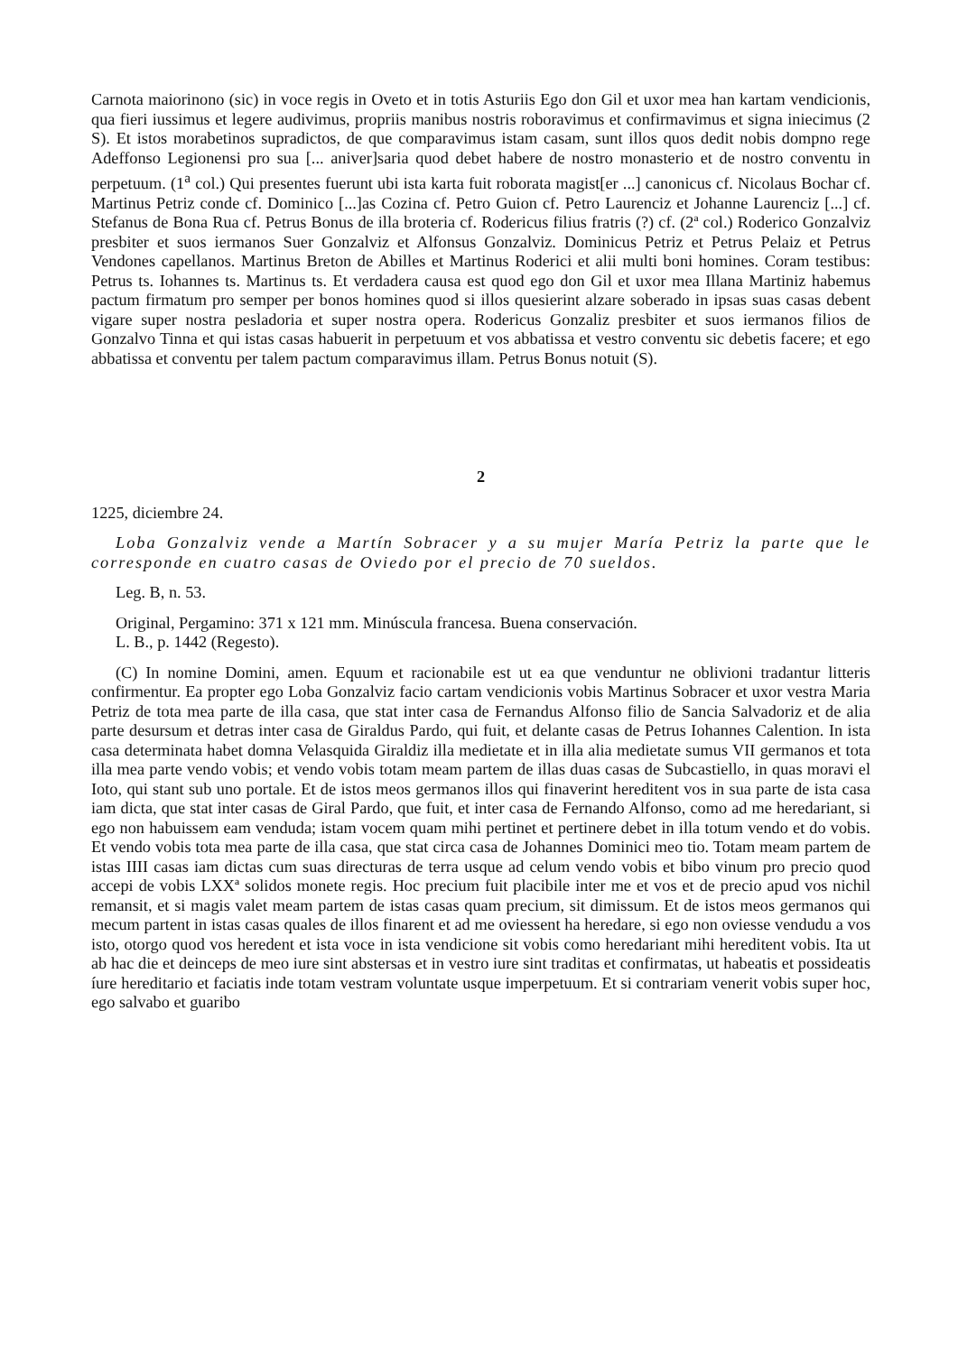Carnota maiorinono (sic) in voce regis in Oveto et in totis Asturiis Ego don Gil et uxor mea han kartam vendicionis, qua fieri iussimus et legere audivimus, propriis manibus nostris roboravimus et confirmavimus et signa iniecimus (2 S). Et istos morabetinos supradictos, de que comparavimus istam casam, sunt illos quos dedit nobis dompno rege Adeffonso Legionensi pro sua [... aniver]saria quod debet habere de nostro monasterio et de nostro conventu in perpetuum. (1<sup>a</sup> col.) Qui presentes fuerunt ubi ista karta fuit roborata magist[er ...] canonicus cf. Nicolaus Bochar cf. Martinus Petriz conde cf. Dominico [...]as Cozina cf. Petro Guion cf. Petro Laurenciz et Johanne Laurenciz [...] cf. Stefanus de Bona Rua cf. Petrus Bonus de illa broteria cf. Rodericus filius fratris (?) cf. (2ª col.) Roderico Gonzalviz presbiter et suos iermanos Suer Gonzalviz et Alfonsus Gonzalviz. Dominicus Petriz et Petrus Pelaiz et Petrus Vendones capellanos. Martinus Breton de Abilles et Martinus Roderici et alii multi boni homines. Coram testibus: Petrus ts. Iohannes ts. Martinus ts. Et verdadera causa est quod ego don Gil et uxor mea Illana Martiniz habemus pactum firmatum pro semper per bonos homines quod si illos quesierint alzare soberado in ipsas suas casas debent vigare super nostra pesladoria et super nostra opera. Rodericus Gonzaliz presbiter et suos iermanos filios de Gonzalvo Tinna et qui istas casas habuerit in perpetuum et vos abbatissa et vestro conventu sic debetis facere; et ego abbatissa et conventu per talem pactum comparavimus illam. Petrus Bonus notuit (S).
2
1225, diciembre 24.
Loba Gonzalviz vende a Martín Sobracer y a su mujer María Petriz la parte que le corresponde en cuatro casas de Oviedo por el precio de 70 sueldos.
Leg. B, n. 53.
Original, Pergamino: 371 x 121 mm. Minúscula francesa. Buena conservación.
L. B., p. 1442 (Regesto).
(C) In nomine Domini, amen. Equum et racionabile est ut ea que venduntur ne oblivioni tradantur litteris confirmentur. Ea propter ego Loba Gonzalviz facio cartam vendicionis vobis Martinus Sobracer et uxor vestra Maria Petriz de tota mea parte de illa casa, que stat inter casa de Fernandus Alfonso filio de Sancia Salvadoriz et de alia parte desursum et detras inter casa de Giraldus Pardo, qui fuit, et delante casas de Petrus Iohannes Calention. In ista casa determinata habet domna Velasquida Giraldiz illa medietate et in illa alia medietate sumus VII germanos et tota illa mea parte vendo vobis; et vendo vobis totam meam partem de illas duas casas de Subcastiello, in quas moravi el Ioto, qui stant sub uno portale. Et de istos meos germanos illos qui finaverint hereditent vos in sua parte de ista casa iam dicta, que stat inter casas de Giral Pardo, que fuit, et inter casa de Fernando Alfonso, como ad me heredariant, si ego non habuissem eam venduda; istam vocem quam mihi pertinet et pertinere debet in illa totum vendo et do vobis. Et vendo vobis tota mea parte de illa casa, que stat circa casa de Johannes Dominici meo tio. Totam meam partem de istas IIII casas iam dictas cum suas directuras de terra usque ad celum vendo vobis et bibo vinum pro precio quod accepi de vobis LXXª solidos monete regis. Hoc precium fuit placibile inter me et vos et de precio apud vos nichil remansit, et si magis valet meam partem de istas casas quam precium, sit dimissum. Et de istos meos germanos qui mecum partent in istas casas quales de illos finarent et ad me oviessent ha heredare, si ego non oviesse vendudu a vos isto, otorgo quod vos heredent et ista voce in ista vendicione sit vobis como heredariant mihi hereditent vobis. Ita ut ab hac die et deinceps de meo iure sint abstersas et in vestro iure sint traditas et confirmatas, ut habeatis et possideatis íure hereditario et faciatis inde totam vestram voluntate usque imperpetuum. Et si contrariam venerit vobis super hoc, ego salvabo et guaribo